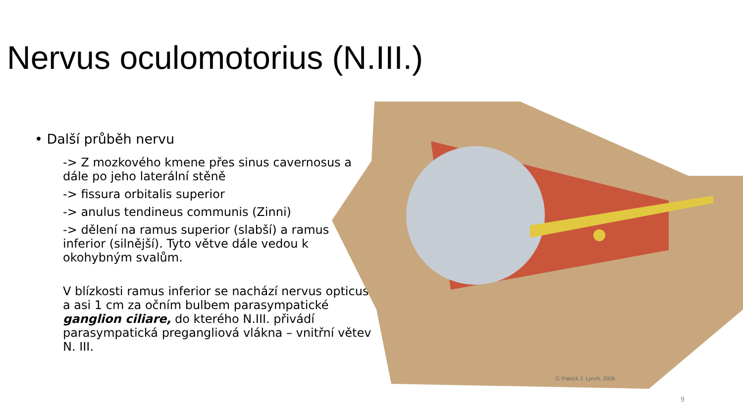Nervus oculomotorius (N.III.)
• Další průběh nervu
-> Z mozkového kmene přes sinus cavernosus a dále po jeho laterální stěně
-> fissura orbitalis superior
-> anulus tendineus communis (Zinni)
-> dělení na ramus superior (slabší) a ramus inferior (silnější). Tyto větve dále vedou k okohybným svalům.
V blízkosti ramus inferior se nachází nervus opticus a asi 1 cm za očním bulbem parasympatické ganglion ciliare, do kterého N.III. přivádí parasympatická pregangliová vlákna – vnitřní větev N. III.
Ⓒ Patrick J. Lynch, 2006
9